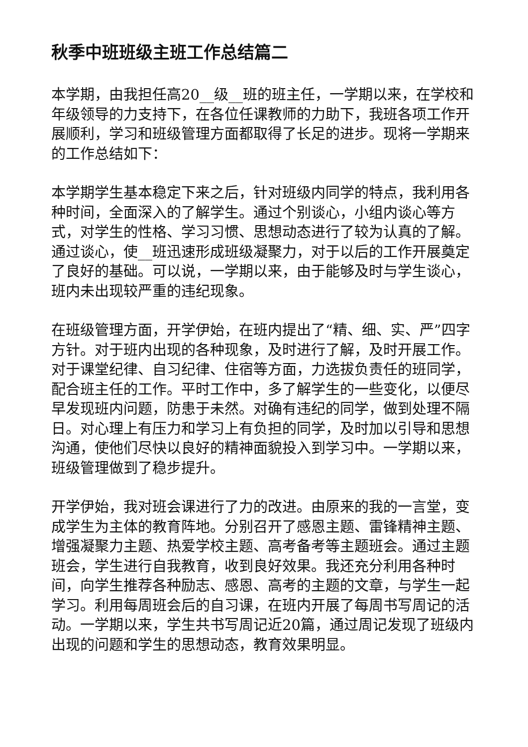秋季中班班级主班工作总结篇二
本学期，由我担任高20__级__班的班主任，一学期以来，在学校和年级领导的力支持下，在各位任课教师的力助下，我班各项工作开展顺利，学习和班级管理方面都取得了长足的进步。现将一学期来的工作总结如下：
本学期学生基本稳定下来之后，针对班级内同学的特点，我利用各种时间，全面深入的了解学生。通过个别谈心，小组内谈心等方式，对学生的性格、学习习惯、思想动态进行了较为认真的了解。通过谈心，使__班迅速形成班级凝聚力，对于以后的工作开展奠定了良好的基础。可以说，一学期以来，由于能够及时与学生谈心，班内未出现较严重的违纪现象。
在班级管理方面，开学伊始，在班内提出了“精、细、实、严”四字方针。对于班内出现的各种现象，及时进行了解，及时开展工作。对于课堂纪律、自习纪律、住宿等方面，力选拔负责任的班同学，配合班主任的工作。平时工作中，多了解学生的一些变化，以便尽早发现班内问题，防患于未然。对确有违纪的同学，做到处理不隔日。对心理上有压力和学习上有负担的同学，及时加以引导和思想沟通，使他们尽快以良好的精神面貌投入到学习中。一学期以来，班级管理做到了稳步提升。
开学伊始，我对班会课进行了力的改进。由原来的我的一言堂，变成学生为主体的教育阵地。分别召开了感恩主题、雷锋精神主题、增强凝聚力主题、热爱学校主题、高考备考等主题班会。通过主题班会，学生进行自我教育，收到良好效果。我还充分利用各种时间，向学生推荐各种励志、感恩、高考的主题的文章，与学生一起学习。利用每周班会后的自习课，在班内开展了每周书写周记的活动。一学期以来，学生共书写周记近20篇，通过周记发现了班级内出现的问题和学生的思想动态，教育效果明显。